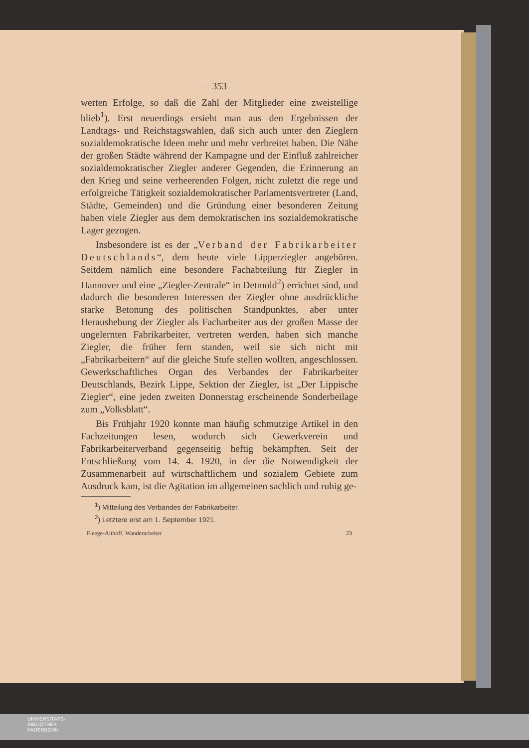— 353 —
werten Erfolge, so daß die Zahl der Mitglieder eine zweistellige blieb<sup>1</sup>). Erst neuerdings ersieht man aus den Ergebnissen der Landtags- und Reichstagswahlen, daß sich auch unter den Zieglern sozialdemokratische Ideen mehr und mehr verbreitet haben. Die Nähe der großen Städte während der Kampagne und der Einfluß zahlreicher sozialdemokratischer Ziegler anderer Gegenden, die Erinnerung an den Krieg und seine verheerenden Folgen, nicht zuletzt die rege und erfolgreiche Tätigkeit sozialdemokratischer Parlamentsvertreter (Land, Städte, Gemeinden) und die Gründung einer besonderen Zeitung haben viele Ziegler aus dem demokratischen ins sozialdemokratische Lager gezogen.
Insbesondere ist es der „Verband der Fabrikarbeiter Deutschlands“, dem heute viele Lipperziegler angehören. Seitdem nämlich eine besondere Fachabteilung für Ziegler in Hannover und eine „Ziegler-Zentrale“ in Detmold<sup>2</sup>) errichtet sind, und dadurch die besonderen Interessen der Ziegler ohne ausdrückliche starke Betonung des politischen Standpunktes, aber unter Heraushebung der Ziegler als Facharbeiter aus der großen Masse der ungelernten Fabrikarbeiter, vertreten werden, haben sich manche Ziegler, die früher fern standen, weil sie sich nicht mit „Fabrikarbeitern“ auf die gleiche Stufe stellen wollten, angeschlossen. Gewerkschaftliches Organ des Verbandes der Fabrikarbeiter Deutschlands, Bezirk Lippe, Sektion der Ziegler, ist „Der Lippische Ziegler“, eine jeden zweiten Donnerstag erscheinende Sonderbeilage zum „Volksblatt“.
Bis Frühjahr 1920 konnte man häufig schmutzige Artikel in den Fachzeitungen lesen, wodurch sich Gewerkverein und Fabrikarbeiterverband gegenseitig heftig bekämpften. Seit der Entschließung vom 14. 4. 1920, in der die Notwendigkeit der Zusammenarbeit auf wirtschaftlichem und sozialem Gebiete zum Ausdruck kam, ist die Agitation im allgemeinen sachlich und ruhig ge-
<sup>1</sup>) Mitteilung des Verbandes der Fabrikarbeiter.
<sup>2</sup>) Letztere erst am 1. September 1921.
Fleege-Althoff, Wanderarbeiter 23
UNIVERSITÄTS-
BIBLIOTHEK
PADERBORN